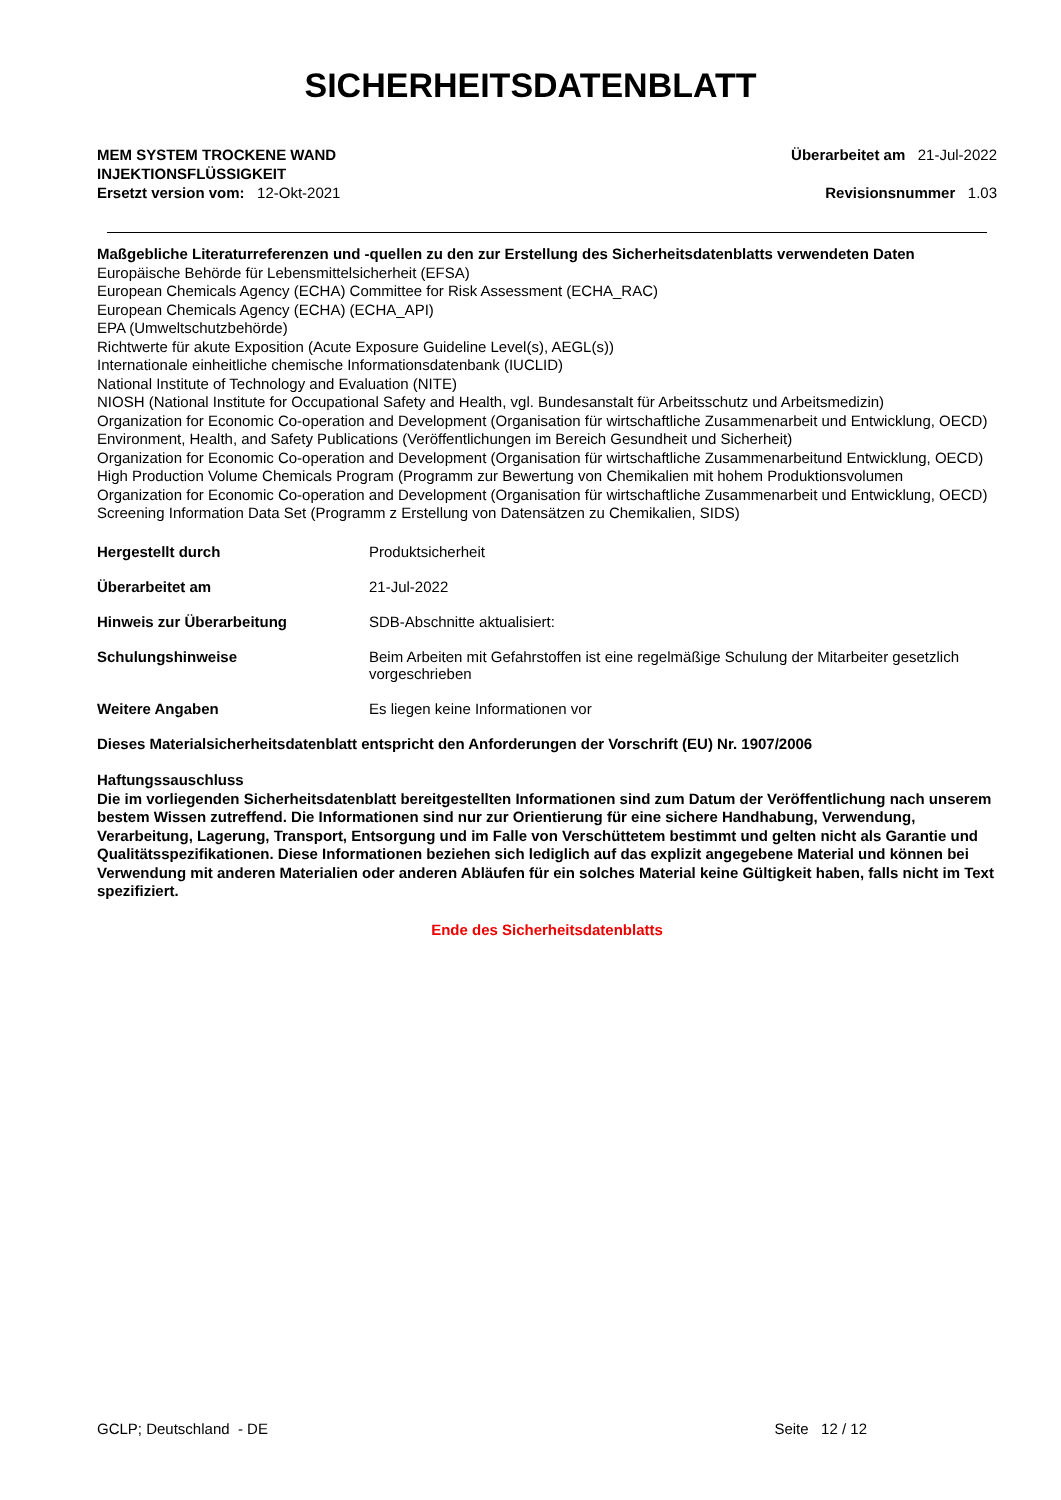SICHERHEITSDATENBLATT
MEM SYSTEM TROCKENE WAND
INJEKTIONSFLÜSSIGKEIT
Ersetzt version vom: 12-Okt-2021
Überarbeitet am 21-Jul-2022
Revisionsnummer 1.03
Maßgebliche Literaturreferenzen und -quellen zu den zur Erstellung des Sicherheitsdatenblatts verwendeten Daten
Europäische Behörde für Lebensmittelsicherheit (EFSA)
European Chemicals Agency (ECHA) Committee for Risk Assessment (ECHA_RAC)
European Chemicals Agency (ECHA) (ECHA_API)
EPA (Umweltschutzbehörde)
Richtwerte für akute Exposition (Acute Exposure Guideline Level(s), AEGL(s))
Internationale einheitliche chemische Informationsdatenbank (IUCLID)
National Institute of Technology and Evaluation (NITE)
NIOSH (National Institute for Occupational Safety and Health, vgl. Bundesanstalt für Arbeitsschutz und Arbeitsmedizin)
Organization for Economic Co-operation and Development (Organisation für wirtschaftliche Zusammenarbeit und Entwicklung, OECD) Environment, Health, and Safety Publications (Veröffentlichungen im Bereich Gesundheit und Sicherheit)
Organization for Economic Co-operation and Development (Organisation für wirtschaftliche Zusammenarbeitund Entwicklung, OECD) High Production Volume Chemicals Program (Programm zur Bewertung von Chemikalien mit hohem Produktionsvolumen
Organization for Economic Co-operation and Development (Organisation für wirtschaftliche Zusammenarbeit und Entwicklung, OECD) Screening Information Data Set (Programm z Erstellung von Datensätzen zu Chemikalien, SIDS)
Hergestellt durch Produktsicherheit
Überarbeitet am 21-Jul-2022
Hinweis zur Überarbeitung SDB-Abschnitte aktualisiert:
Schulungshinweise Beim Arbeiten mit Gefahrstoffen ist eine regelmäßige Schulung der Mitarbeiter gesetzlich vorgeschrieben
Weitere Angaben Es liegen keine Informationen vor
Dieses Materialsicherheitsdatenblatt entspricht den Anforderungen der Vorschrift (EU) Nr. 1907/2006
Haftungssauschluss
Die im vorliegenden Sicherheitsdatenblatt bereitgestellten Informationen sind zum Datum der Veröffentlichung nach unserem bestem Wissen zutreffend. Die Informationen sind nur zur Orientierung für eine sichere Handhabung, Verwendung, Verarbeitung, Lagerung, Transport, Entsorgung und im Falle von Verschüttetem bestimmt und gelten nicht als Garantie und Qualitätsspezifikationen. Diese Informationen beziehen sich lediglich auf das explizit angegebene Material und können bei Verwendung mit anderen Materialien oder anderen Abläufen für ein solches Material keine Gültigkeit haben, falls nicht im Text spezifiziert.
Ende des Sicherheitsdatenblatts
GCLP; Deutschland - DE Seite 12 / 12